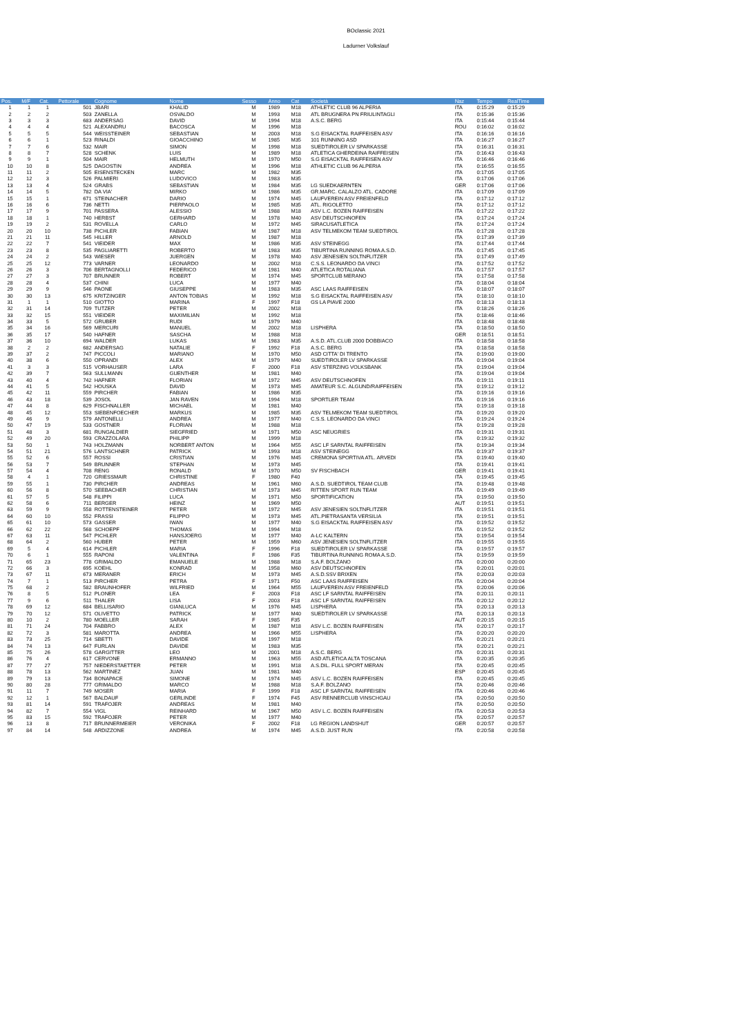BOclassic 2021
Ladurner Volkslauf
| Pos. | M/F | Cat. | Pettorale | Cognome | Nome | Sesso | Anno | Cat | Società | Naz | Tempo | RealTime |
| --- | --- | --- | --- | --- | --- | --- | --- | --- | --- | --- | --- | --- |
| 1 | 1 | 1 | 501 | JBARI | KHALID | M | 1989 | M18 | ATHLETIC CLUB 96 ALPERIA | ITA | 0:15:29 | 0:15:29 |
| 2 | 2 | 2 | 503 | ZANELLA | OSVALDO | M | 1993 | M18 | ATL BRUGNERA PN FRIULINTAGLI | ITA | 0:15:36 | 0:15:36 |
| 3 | 3 | 3 | 683 | ANDERSAG | DAVID | M | 1994 | M18 | A.S.C. BERG | ITA | 0:15:44 | 0:15:44 |
| 4 | 4 | 4 | 521 | ALEXANDRU | BACOSCA | M | 1996 | M18 | | ROU | 0:16:02 | 0:16:02 |
| 5 | 5 | 5 | 544 | WEISSTEINER | SEBASTIAN | M | 2003 | M18 | S.G EISACKTAL RAIFFEISEN ASV | ITA | 0:16:16 | 0:16:16 |
| 6 | 6 | 1 | 523 | RINALDI | GIOACCHINO | M | 1985 | M35 | 101 RUNNING ASD | ITA | 0:16:27 | 0:16:27 |
| 7 | 7 | 6 | 532 | MAIR | SIMON | M | 1998 | M18 | SUEDTIROLER LV SPARKASSE | ITA | 0:16:31 | 0:16:31 |
| 8 | 8 | 7 | 528 | SCHENK | LUIS | M | 1989 | M18 | ATLETICA GHERDEINA RAIFFEISEN | ITA | 0:16:43 | 0:16:43 |
| 9 | 9 | 1 | 504 | MAIR | HELMUTH | M | 1970 | M50 | S.G EISACKTAL RAIFFEISEN ASV | ITA | 0:16:46 | 0:16:46 |
| 10 | 10 | 8 | 525 | DAGOSTIN | ANDREA | M | 1996 | M18 | ATHLETIC CLUB 96 ALPERIA | ITA | 0:16:55 | 0:16:55 |
| 11 | 11 | 2 | 505 | EISENSTECKEN | MARC | M | 1982 | M35 | | ITA | 0:17:05 | 0:17:05 |
| 12 | 12 | 3 | 526 | PALMIERI | LUDOVICO | M | 1983 | M35 | | ITA | 0:17:06 | 0:17:06 |
| 13 | 13 | 4 | 524 | GRABS | SEBASTIAN | M | 1984 | M35 | LG SUEDKAERNTEN | GER | 0:17:06 | 0:17:06 |
| 14 | 14 | 5 | 782 | DA VIA' | MIRKO | M | 1986 | M35 | GR.MARC. CALALZO ATL. CADORE | ITA | 0:17:09 | 0:17:09 |
| 15 | 15 | 1 | 671 | STEINACHER | DARIO | M | 1974 | M45 | LAUFVEREIN ASV FREIENFELD | ITA | 0:17:12 | 0:17:12 |
| 16 | 16 | 6 | 736 | NETTI | PIERPAOLO | M | 1985 | M35 | ATL. RIGOLETTO | ITA | 0:17:12 | 0:17:12 |
| 17 | 17 | 9 | 701 | PASSERA | ALESSIO | M | 1988 | M18 | ASV L.C. BOZEN RAIFFEISEN | ITA | 0:17:22 | 0:17:22 |
| 18 | 18 | 1 | 740 | HERBST | GERHARD | M | 1978 | M40 | ASV DEUTSCHNOFEN | ITA | 0:17:24 | 0:17:24 |
| 19 | 19 | 2 | 531 | ROVELLA | CARLO | M | 1972 | M45 | SIRACUSATLETICA | ITA | 0:17:24 | 0:17:24 |
| 20 | 20 | 10 | 738 | PICHLER | FABIAN | M | 1987 | M18 | ASV TELMEKOM TEAM SUEDTIROL | ITA | 0:17:28 | 0:17:28 |
| 21 | 21 | 11 | 545 | HILLER | ARNOLD | M | 1987 | M18 | | ITA | 0:17:39 | 0:17:39 |
| 22 | 22 | 7 | 541 | VIEIDER | MAX | M | 1986 | M35 | ASV STEINEGG | ITA | 0:17:44 | 0:17:44 |
| 23 | 23 | 8 | 535 | PAGLIARETTI | ROBERTO | M | 1983 | M35 | TIBURTINA RUNNING ROMA A.S.D. | ITA | 0:17:45 | 0:17:45 |
| 24 | 24 | 2 | 543 | WIESER | JUERGEN | M | 1978 | M40 | ASV JENESIEN SOLTNFLITZER | ITA | 0:17:49 | 0:17:49 |
| 25 | 25 | 12 | 773 | VARNER | LEONARDO | M | 2002 | M18 | C.S.S. LEONARDO DA VINCI | ITA | 0:17:52 | 0:17:52 |
| 26 | 26 | 3 | 706 | BERTAGNOLLI | FEDERICO | M | 1981 | M40 | ATLETICA ROTALIANA | ITA | 0:17:57 | 0:17:57 |
| 27 | 27 | 3 | 707 | BRUNNER | ROBERT | M | 1974 | M45 | SPORTCLUB MERANO | ITA | 0:17:58 | 0:17:58 |
| 28 | 28 | 4 | 537 | CHINI | LUCA | M | 1977 | M40 | | ITA | 0:18:04 | 0:18:04 |
| 29 | 29 | 9 | 546 | PAONE | GIUSEPPE | M | 1983 | M35 | ASC LAAS RAIFFEISEN | ITA | 0:18:07 | 0:18:07 |
| 30 | 30 | 13 | 675 | KRITZINGER | ANTON TOBIAS | M | 1992 | M18 | S.G EISACKTAL RAIFFEISEN ASV | ITA | 0:18:10 | 0:18:10 |
| 31 | 1 | 1 | 510 | GIOTTO | MARINA | F | 1997 | F18 | GS LA PIAVE 2000 | ITA | 0:18:13 | 0:18:13 |
| 32 | 31 | 14 | 709 | TUTZER | PETER | M | 2002 | M18 | | ITA | 0:18:26 | 0:18:26 |
| 33 | 32 | 15 | 551 | VIEIDER | MAXIMILIAN | M | 1992 | M18 | | ITA | 0:18:46 | 0:18:46 |
| 34 | 33 | 5 | 572 | GRUBER | RUDI | M | 1979 | M40 | | ITA | 0:18:48 | 0:18:48 |
| 35 | 34 | 16 | 569 | MERCURI | MANUEL | M | 2002 | M18 | LISPHERA | ITA | 0:18:50 | 0:18:50 |
| 36 | 35 | 17 | 540 | HAFNER | SASCHA | M | 1988 | M18 | | GER | 0:18:51 | 0:18:51 |
| 37 | 36 | 10 | 694 | WALDER | LUKAS | M | 1983 | M35 | A.S.D. ATL.CLUB 2000 DOBBIACO | ITA | 0:18:58 | 0:18:58 |
| 38 | 2 | 2 | 682 | ANDERSAG | NATALIE | F | 1992 | F18 | A.S.C. BERG | ITA | 0:18:58 | 0:18:58 |
| 39 | 37 | 2 | 747 | PICCOLI | MARIANO | M | 1970 | M50 | ASD CITTA' DI TRENTO | ITA | 0:19:00 | 0:19:00 |
| 40 | 38 | 6 | 550 | OPRANDI | ALEX | M | 1979 | M40 | SUEDTIROLER LV SPARKASSE | ITA | 0:19:04 | 0:19:04 |
| 41 | 3 | 3 | 515 | VORHAUSER | LARA | F | 2000 | F18 | ASV STERZING VOLKSBANK | ITA | 0:19:04 | 0:19:04 |
| 42 | 39 | 7 | 563 | SULLMANN | GUENTHER | M | 1981 | M40 | | ITA | 0:19:04 | 0:19:04 |
| 43 | 40 | 4 | 742 | HAFNER | FLORIAN | M | 1972 | M45 | ASV DEUTSCHNOFEN | ITA | 0:19:11 | 0:19:11 |
| 44 | 41 | 5 | 542 | HOUSKA | DAVID | M | 1973 | M45 | AMATEUR S.C. ALGUND/RAIFFEISEN | ITA | 0:19:12 | 0:19:12 |
| 45 | 42 | 11 | 559 | PIRCHER | FABIAN | M | 1986 | M35 | | ITA | 0:19:16 | 0:19:16 |
| 46 | 43 | 18 | 539 | JOSOL | JAN RAVEN | M | 1994 | M18 | SPORTLER TEAM | ITA | 0:19:16 | 0:19:16 |
| 47 | 44 | 8 | 629 | FISCHNALLER | MICHAEL | M | 1981 | M40 | | ITA | 0:19:18 | 0:19:18 |
| 48 | 45 | 12 | 553 | SIEBENFOECHER | MARKUS | M | 1985 | M35 | ASV TELMEKOM TEAM SUEDTIROL | ITA | 0:19:20 | 0:19:20 |
| 49 | 46 | 9 | 579 | ANTONELLI | ANDREA | M | 1977 | M40 | C.S.S. LEONARDO DA VINCI | ITA | 0:19:24 | 0:19:24 |
| 50 | 47 | 19 | 533 | GOSTNER | FLORIAN | M | 1988 | M18 | | ITA | 0:19:28 | 0:19:28 |
| 51 | 48 | 3 | 681 | RUNGALDIER | SIEGFRIED | M | 1971 | M50 | ASC NEUGRIES | ITA | 0:19:31 | 0:19:31 |
| 52 | 49 | 20 | 593 | CRAZZOLARA | PHILIPP | M | 1999 | M18 | | ITA | 0:19:32 | 0:19:32 |
| 53 | 50 | 1 | 743 | HOLZMANN | NORBERT ANTON | M | 1964 | M55 | ASC LF SARNTAL RAIFFEISEN | ITA | 0:19:34 | 0:19:34 |
| 54 | 51 | 21 | 576 | LANTSCHNER | PATRICK | M | 1993 | M18 | ASV STEINEGG | ITA | 0:19:37 | 0:19:37 |
| 55 | 52 | 6 | 557 | ROSSI | CRISTIAN | M | 1976 | M45 | CREMONA SPORTIVA ATL. ARVEDI | ITA | 0:19:40 | 0:19:40 |
| 56 | 53 | 7 | 549 | BRUNNER | STEPHAN | M | 1973 | M45 | | ITA | 0:19:41 | 0:19:41 |
| 57 | 54 | 4 | 708 | RENG | RONALD | M | 1970 | M50 | SV FISCHBACH | GER | 0:19:41 | 0:19:41 |
| 58 | 4 | 1 | 720 | GRIESSMAIR | CHRISTINE | F | 1980 | F40 | | ITA | 0:19:45 | 0:19:45 |
| 59 | 55 | 1 | 730 | PIRCHER | ANDREAS | M | 1961 | M60 | A.S.D. SUEDTIROL TEAM CLUB | ITA | 0:19:48 | 0:19:48 |
| 60 | 56 | 8 | 570 | SEEBACHER | CHRISTIAN | M | 1973 | M45 | RITTEN SPORT RUN TEAM | ITA | 0:19:49 | 0:19:49 |
| 61 | 57 | 5 | 548 | FILIPPI | LUCA | M | 1971 | M50 | SPORTIFICATION | ITA | 0:19:50 | 0:19:50 |
| 62 | 58 | 6 | 711 | BERGER | HEINZ | M | 1969 | M50 | | AUT | 0:19:51 | 0:19:51 |
| 63 | 59 | 9 | 558 | ROTTENSTEINER | PETER | M | 1972 | M45 | ASV JENESIEN SOLTNFLITZER | ITA | 0:19:51 | 0:19:51 |
| 64 | 60 | 10 | 552 | FRASSI | FILIPPO | M | 1973 | M45 | ATL.PIETRASANTA VERSILIA | ITA | 0:19:51 | 0:19:51 |
| 65 | 61 | 10 | 573 | GASSER | IWAN | M | 1977 | M40 | S.G EISACKTAL RAIFFEISEN ASV | ITA | 0:19:52 | 0:19:52 |
| 66 | 62 | 22 | 568 | SCHOEPF | THOMAS | M | 1994 | M18 | | ITA | 0:19:52 | 0:19:52 |
| 67 | 63 | 11 | 547 | PICHLER | HANSJOERG | M | 1977 | M40 | A-LC KALTERN | ITA | 0:19:54 | 0:19:54 |
| 68 | 64 | 2 | 560 | HUBER | PETER | M | 1959 | M60 | ASV JENESIEN SOLTNFLITZER | ITA | 0:19:55 | 0:19:55 |
| 69 | 5 | 4 | 614 | PICHLER | MARIA | F | 1996 | F18 | SUEDTIROLER LV SPARKASSE | ITA | 0:19:57 | 0:19:57 |
| 70 | 6 | 1 | 555 | RAPONI | VALENTINA | F | 1986 | F35 | TIBURTINA RUNNING ROMA A.S.D. | ITA | 0:19:59 | 0:19:59 |
| 71 | 65 | 23 | 778 | GRIMALDO | EMANUELE | M | 1988 | M18 | S.A.F. BOLZANO | ITA | 0:20:00 | 0:20:00 |
| 72 | 66 | 3 | 695 | KOEHL | KONRAD | M | 1958 | M60 | ASV DEUTSCHNOFEN | ITA | 0:20:01 | 0:20:01 |
| 73 | 67 | 11 | 673 | MERANER | ERICH | M | 1973 | M45 | A.S.D.SSV BRIXEN | ITA | 0:20:03 | 0:20:03 |
| 74 | 7 | 1 | 513 | PIRCHER | PETRA | F | 1971 | F50 | ASC LAAS RAIFFEISEN | ITA | 0:20:04 | 0:20:04 |
| 75 | 68 | 2 | 582 | BRAUNHOFER | WILFRIED | M | 1964 | M55 | LAUFVEREIN ASV FREIENFELD | ITA | 0:20:06 | 0:20:06 |
| 76 | 8 | 5 | 512 | PLONER | LEA | F | 2003 | F18 | ASC LF SARNTAL RAIFFEISEN | ITA | 0:20:11 | 0:20:11 |
| 77 | 9 | 6 | 511 | THALER | LISA | F | 2003 | F18 | ASC LF SARNTAL RAIFFEISEN | ITA | 0:20:12 | 0:20:12 |
| 78 | 69 | 12 | 684 | BELLISARIO | GIANLUCA | M | 1976 | M45 | LISPHERA | ITA | 0:20:13 | 0:20:13 |
| 79 | 70 | 12 | 571 | OLIVETTO | PATRICK | M | 1977 | M40 | SUEDTIROLER LV SPARKASSE | ITA | 0:20:13 | 0:20:13 |
| 80 | 10 | 2 | 780 | MOELLER | SARAH | F | 1985 | F35 | | AUT | 0:20:15 | 0:20:15 |
| 81 | 71 | 24 | 704 | FABBRO | ALEX | M | 1987 | M18 | ASV L.C. BOZEN RAIFFEISEN | ITA | 0:20:17 | 0:20:17 |
| 82 | 72 | 3 | 581 | MAROTTA | ANDREA | M | 1966 | M55 | LISPHERA | ITA | 0:20:20 | 0:20:20 |
| 83 | 73 | 25 | 714 | SBETTI | DAVIDE | M | 1997 | M18 | | ITA | 0:20:21 | 0:20:21 |
| 84 | 74 | 13 | 647 | FURLAN | DAVIDE | M | 1983 | M35 | | ITA | 0:20:21 | 0:20:21 |
| 85 | 75 | 26 | 578 | GARGITTER | LEO | M | 2001 | M18 | A.S.C. BERG | ITA | 0:20:31 | 0:20:31 |
| 86 | 76 | 4 | 617 | CERVONE | ERMANNO | M | 1963 | M55 | ASD ATLETICA ALTA TOSCANA | ITA | 0:20:35 | 0:20:35 |
| 87 | 77 | 27 | 757 | NIEDERSTAETTER | PETER | M | 1991 | M18 | A.S.DIL. FULL SPORT MERAN | ITA | 0:20:45 | 0:20:45 |
| 88 | 78 | 13 | 562 | MARTINEZ | JUAN | M | 1981 | M40 | | ESP | 0:20:45 | 0:20:45 |
| 89 | 79 | 13 | 734 | BONAPACE | SIMONE | M | 1974 | M45 | ASV L.C. BOZEN RAIFFEISEN | ITA | 0:20:45 | 0:20:45 |
| 90 | 80 | 28 | 777 | GRIMALDO | MARCO | M | 1988 | M18 | S.A.F. BOLZANO | ITA | 0:20:46 | 0:20:46 |
| 91 | 11 | 7 | 749 | MOSER | MARIA | F | 1999 | F18 | ASC LF SARNTAL RAIFFEISEN | ITA | 0:20:46 | 0:20:46 |
| 92 | 12 | 1 | 567 | BALDAUF | GERLINDE | F | 1974 | F45 | ASV RENNERCLUB VINSCHGAU | ITA | 0:20:50 | 0:20:50 |
| 93 | 81 | 14 | 591 | TRAFOJER | ANDREAS | M | 1981 | M40 | | ITA | 0:20:50 | 0:20:50 |
| 94 | 82 | 7 | 554 | VIGL | REINHARD | M | 1967 | M50 | ASV L.C. BOZEN RAIFFEISEN | ITA | 0:20:53 | 0:20:53 |
| 95 | 83 | 15 | 592 | TRAFOJER | PETER | M | 1977 | M40 | | ITA | 0:20:57 | 0:20:57 |
| 96 | 13 | 8 | 717 | BRUNNERMEIER | VERONIKA | F | 2002 | F18 | LG REGION LANDSHUT | GER | 0:20:57 | 0:20:57 |
| 97 | 84 | 14 | 548 | ARDIZZONE | ANDREA | M | 1974 | M45 | A.S.D. JUST RUN | ITA | 0:20:58 | 0:20:58 |